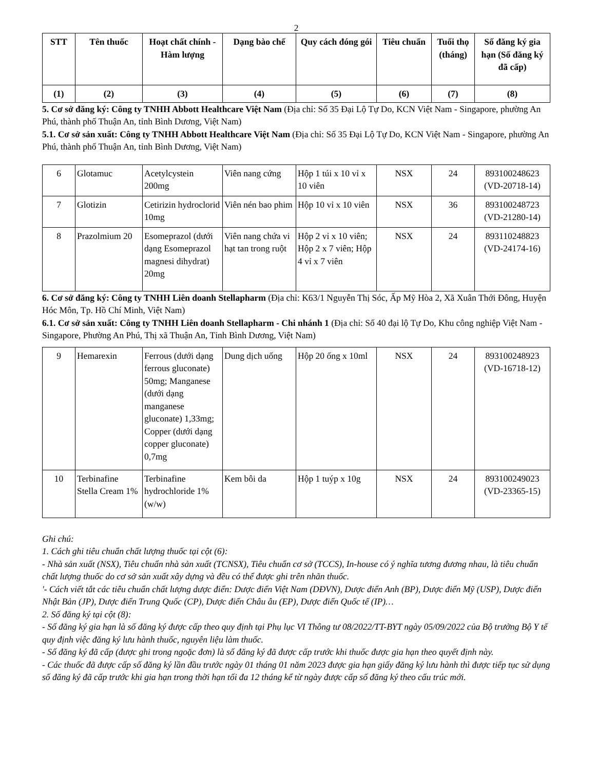2
| STT | Tên thuốc | Hoạt chất chính - Hàm lượng | Dạng bào chế | Quy cách đóng gói | Tiêu chuẩn | Tuổi thọ (tháng) | Số đăng ký gia hạn (Số đăng ký đã cấp) |
| --- | --- | --- | --- | --- | --- | --- | --- |
| (1) | (2) | (3) | (4) | (5) | (6) | (7) | (8) |
5. Cơ sở đăng ký: Công ty TNHH Abbott Healthcare Việt Nam (Địa chỉ: Số 35 Đại Lộ Tự Do, KCN Việt Nam - Singapore, phường An Phú, thành phố Thuận An, tỉnh Bình Dương, Việt Nam)
5.1. Cơ sở sản xuất: Công ty TNHH Abbott Healthcare Việt Nam (Địa chỉ: Số 35 Đại Lộ Tự Do, KCN Việt Nam - Singapore, phường An Phú, thành phố Thuận An, tỉnh Bình Dương, Việt Nam)
| 6 | Glotamuc | Acetylcystein 200mg | Viên nang cứng | Hộp 1 túi x 10 vỉ x 10 viên | NSX | 24 | 893100248623 (VD-20718-14) |
| 7 | Glotizin | Cetirizin hydroclorid 10mg | Viên nén bao phim | Hộp 10 vỉ x 10 viên | NSX | 36 | 893100248723 (VD-21280-14) |
| 8 | Prazolmium 20 | Esomeprazol (dưới dạng Esomeprazol magnesi dihydrat) 20mg | Viên nang chứa vi hạt tan trong ruột | Hộp 2 vỉ x 10 viên; Hộp 2 x 7 viên; Hộp 4 vỉ x 7 viên | NSX | 24 | 893110248823 (VD-24174-16) |
6. Cơ sở đăng ký: Công ty TNHH Liên doanh Stellapharm (Địa chỉ: K63/1 Nguyễn Thị Sóc, Ấp Mỹ Hòa 2, Xã Xuân Thới Đông, Huyện Hóc Môn, Tp. Hồ Chí Minh, Việt Nam)
6.1. Cơ sở sản xuất: Công ty TNHH Liên doanh Stellapharm - Chi nhánh 1 (Địa chỉ: Số 40 đại lộ Tự Do, Khu công nghiệp Việt Nam - Singapore, Phường An Phú, Thị xã Thuận An, Tỉnh Bình Dương, Việt Nam)
| 9 | Hemarexin | Ferrous (dưới dạng ferrous gluconate) 50mg; Manganese (dưới dạng manganese gluconate) 1,33mg; Copper (dưới dạng copper gluconate) 0,7mg | Dung dịch uống | Hộp 20 ống x 10ml | NSX | 24 | 893100248923 (VD-16718-12) |
| 10 | Terbinafine Stella Cream 1% | Terbinafine hydrochloride 1% (w/w) | Kem bôi da | Hộp 1 tuýp x 10g | NSX | 24 | 893100249023 (VD-23365-15) |
Ghi chú:
1. Cách ghi tiêu chuẩn chất lượng thuốc tại cột (6):
- Nhà sản xuất (NSX), Tiêu chuẩn nhà sản xuất (TCNSX), Tiêu chuẩn cơ sở (TCCS), In-house có ý nghĩa tương đương nhau, là tiêu chuẩn chất lượng thuốc do cơ sở sản xuất xây dựng và đều có thể được ghi trên nhãn thuốc.
'- Cách viết tắt các tiêu chuẩn chất lượng dược điển: Dược điển Việt Nam (DĐVN), Dược điển Anh (BP), Dược điển Mỹ (USP), Dược điển Nhật Bản (JP), Dược điển Trung Quốc (CP), Dược điển Châu âu (EP), Dược điển Quốc tế (IP)…
2. Số đăng ký tại cột (8):
- Số đăng ký gia hạn là số đăng ký được cấp theo quy định tại Phụ lục VI Thông tư 08/2022/TT-BYT ngày 05/09/2022 của Bộ trưởng Bộ Y tế quy định việc đăng ký lưu hành thuốc, nguyên liệu làm thuốc.
- Số đăng ký đã cấp (được ghi trong ngoặc đơn) là số đăng ký đã được cấp trước khi thuốc được gia hạn theo quyết định này.
- Các thuốc đã được cấp số đăng ký lần đầu trước ngày 01 tháng 01 năm 2023 được gia hạn giấy đăng ký lưu hành thì được tiếp tục sử dụng số đăng ký đã cấp trước khi gia hạn trong thời hạn tối đa 12 tháng kể từ ngày được cấp số đăng ký theo cấu trúc mới.